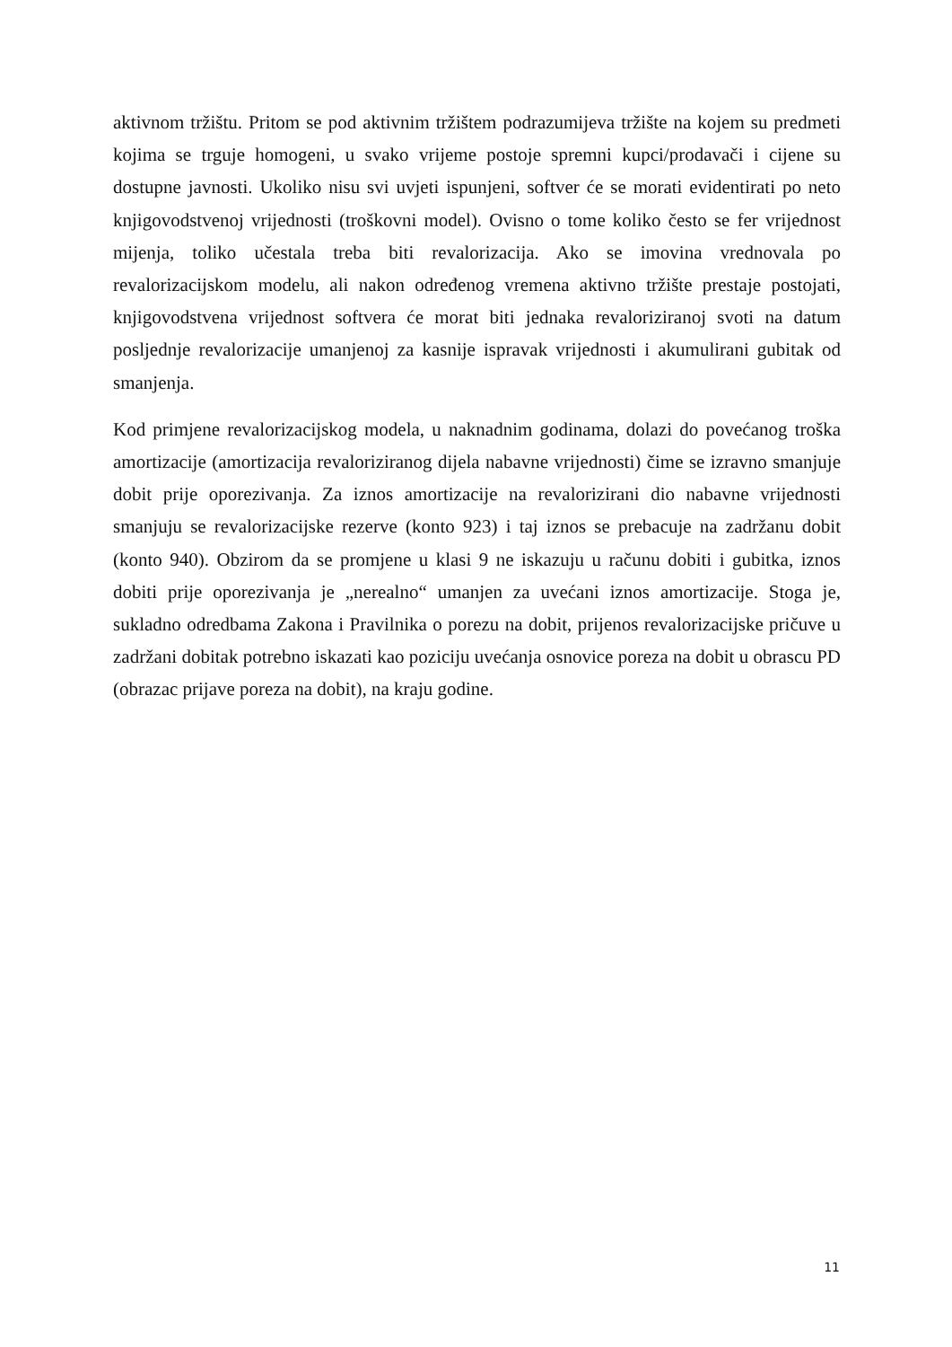aktivnom tržištu. Pritom se pod aktivnim tržištem podrazumijeva tržište na kojem su predmeti kojima se trguje homogeni, u svako vrijeme postoje spremni kupci/prodavači i cijene su dostupne javnosti. Ukoliko nisu svi uvjeti ispunjeni, softver će se morati evidentirati po neto knjigovodstvenoj vrijednosti (troškovni model). Ovisno o tome koliko često se fer vrijednost mijenja, toliko učestala treba biti revalorizacija. Ako se imovina vrednovala po revalorizacijskom modelu, ali nakon određenog vremena aktivno tržište prestaje postojati, knjigovodstvena vrijednost softvera će morat biti jednaka revaloriziranoj svoti na datum posljednje revalorizacije umanjenoj za kasnije ispravak vrijednosti i akumulirani gubitak od smanjenja.
Kod primjene revalorizacijskog modela, u naknadnim godinama, dolazi do povećanog troška amortizacije (amortizacija revaloriziranog dijela nabavne vrijednosti) čime se izravno smanjuje dobit prije oporezivanja. Za iznos amortizacije na revalorizirani dio nabavne vrijednosti smanjuju se revalorizacijske rezerve (konto 923) i taj iznos se prebacuje na zadržanu dobit (konto 940). Obzirom da se promjene u klasi 9 ne iskazuju u računu dobiti i gubitka, iznos dobiti prije oporezivanja je „nerealno“ umanjen za uvećani iznos amortizacije. Stoga je, sukladno odredbama Zakona i Pravilnika o porezu na dobit, prijenos revalorizacijske pričuve u zadržani dobitak potrebno iskazati kao poziciju uvećanja osnovice poreza na dobit u obrascu PD (obrazac prijave poreza na dobit), na kraju godine.
11